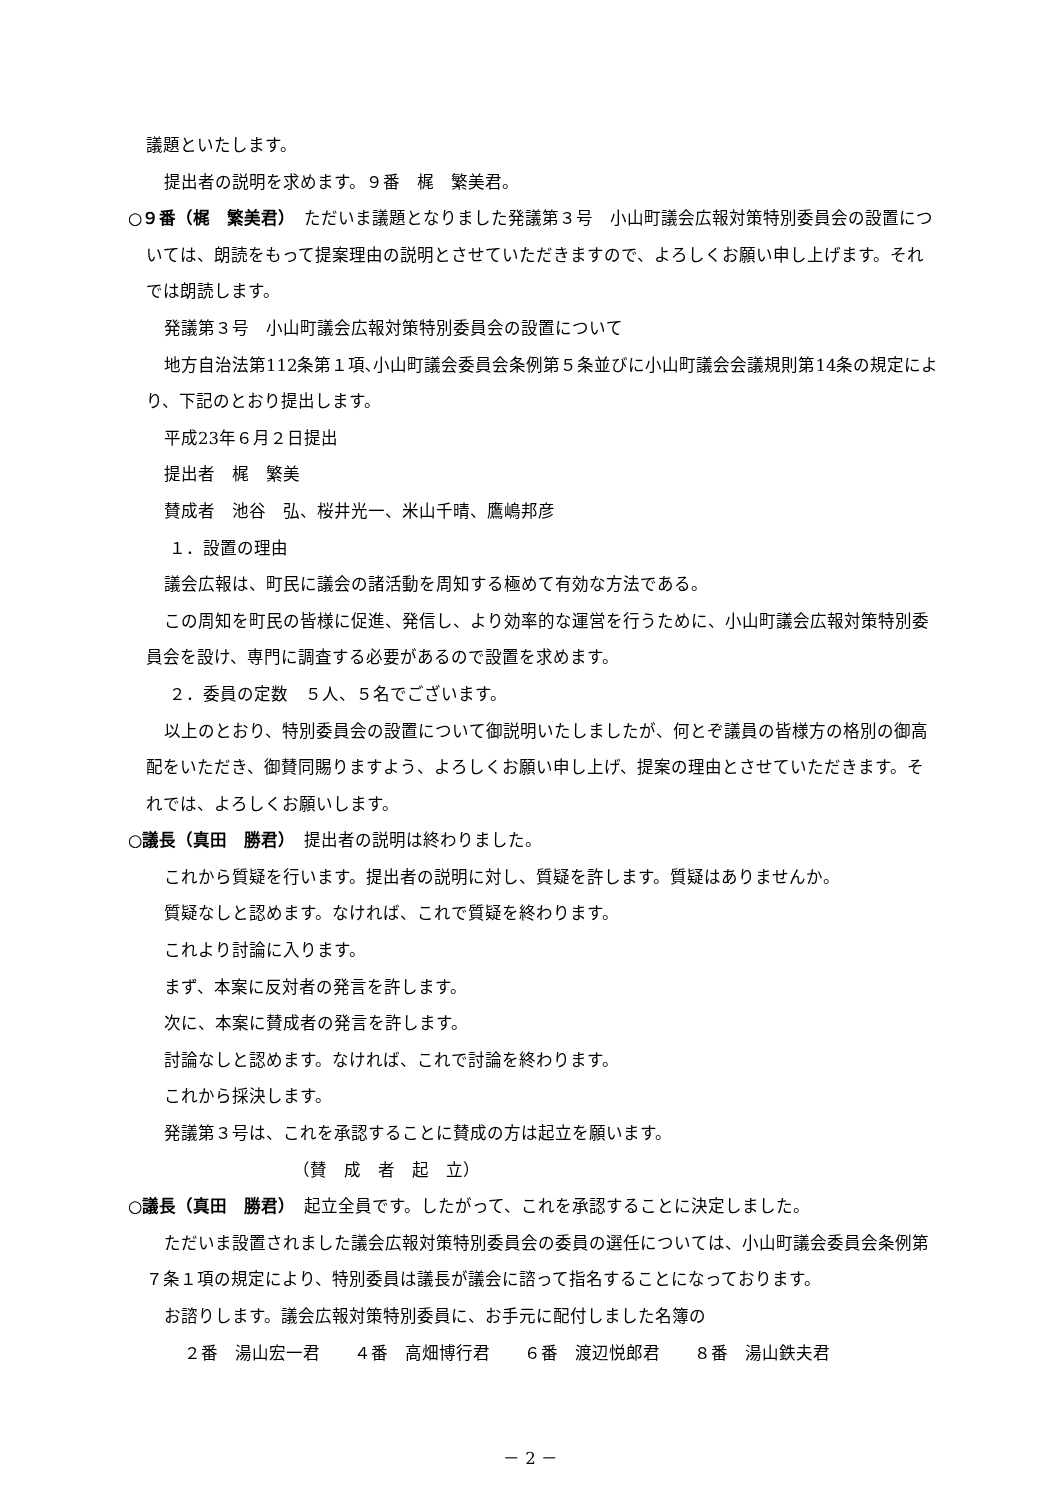議題といたします。
提出者の説明を求めます。９番　梶　繁美君。
○９番（梶　繁美君）　ただいま議題となりました発議第３号　小山町議会広報対策特別委員会の設置については、朗読をもって提案理由の説明とさせていただきますので、よろしくお願い申し上げます。それでは朗読します。
発議第３号　小山町議会広報対策特別委員会の設置について
地方自治法第112条第１項､小山町議会委員会条例第５条並びに小山町議会会議規則第14条の規定により、下記のとおり提出します。
平成23年６月２日提出
提出者　梶　繁美
賛成者　池谷　弘、桜井光一、米山千晴、鷹嶋邦彦
１．設置の理由
議会広報は、町民に議会の諸活動を周知する極めて有効な方法である。
この周知を町民の皆様に促進、発信し、より効率的な運営を行うために、小山町議会広報対策特別委員会を設け、専門に調査する必要があるので設置を求めます。
２．委員の定数　５人、５名でございます。
以上のとおり、特別委員会の設置について御説明いたしましたが、何とぞ議員の皆様方の格別の御高配をいただき、御賛同賜りますよう、よろしくお願い申し上げ、提案の理由とさせていただきます。それでは、よろしくお願いします。
○議長（真田　勝君）　提出者の説明は終わりました。
これから質疑を行います。提出者の説明に対し、質疑を許します。質疑はありませんか。
質疑なしと認めます。なければ、これで質疑を終わります。
これより討論に入ります。
まず、本案に反対者の発言を許します。
次に、本案に賛成者の発言を許します。
討論なしと認めます。なければ、これで討論を終わります。
これから採決します。
発議第３号は、これを承認することに賛成の方は起立を願います。
（賛　成　者　起　立）
○議長（真田　勝君）　起立全員です。したがって、これを承認することに決定しました。
ただいま設置されました議会広報対策特別委員会の委員の選任については、小山町議会委員会条例第７条１項の規定により、特別委員は議長が議会に諮って指名することになっております。
お諮りします。議会広報対策特別委員に、お手元に配付しました名簿の
２番　湯山宏一君　　４番　高畑博行君　　６番　渡辺悦郎君　　８番　湯山鉄夫君
－ 2 －